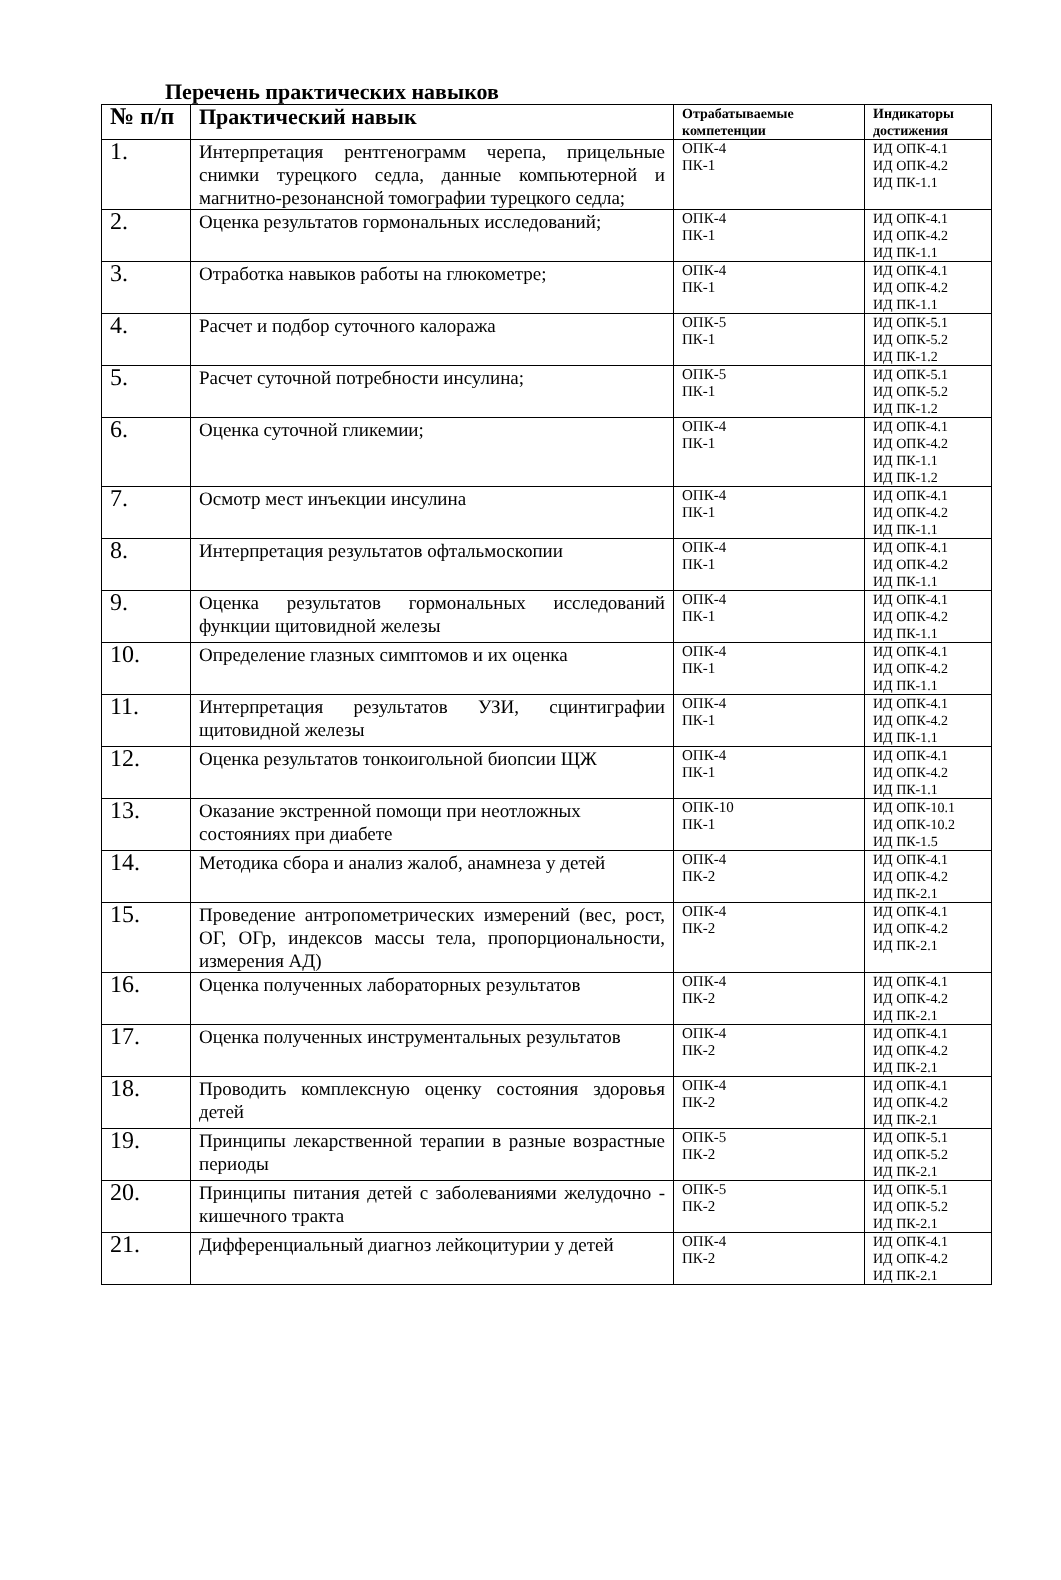Перечень практических навыков
| № п/п | Практический навык | Отрабатываемые компетенции | Индикаторы достижения |
| --- | --- | --- | --- |
| 1. | Интерпретация рентгенограмм черепа, прицельные снимки турецкого седла, данные компьютерной и магнитно-резонансной томографии турецкого седла; | ОПК-4 ПК-1 | ИД ОПК-4.1 ИД ОПК-4.2 ИД ПК-1.1 |
| 2. | Оценка результатов гормональных исследований; | ОПК-4 ПК-1 | ИД ОПК-4.1 ИД ОПК-4.2 ИД ПК-1.1 |
| 3. | Отработка навыков работы на глюкометре; | ОПК-4 ПК-1 | ИД ОПК-4.1 ИД ОПК-4.2 ИД ПК-1.1 |
| 4. | Расчет и подбор суточного калоража | ОПК-5 ПК-1 | ИД ОПК-5.1 ИД ОПК-5.2 ИД ПК-1.2 |
| 5. | Расчет суточной потребности инсулина; | ОПК-5 ПК-1 | ИД ОПК-5.1 ИД ОПК-5.2 ИД ПК-1.2 |
| 6. | Оценка суточной гликемии; | ОПК-4 ПК-1 | ИД ОПК-4.1 ИД ОПК-4.2 ИД ПК-1.1 ИД ПК-1.2 |
| 7. | Осмотр мест инъекции инсулина | ОПК-4 ПК-1 | ИД ОПК-4.1 ИД ОПК-4.2 ИД ПК-1.1 |
| 8. | Интерпретация результатов офтальмоскопии | ОПК-4 ПК-1 | ИД ОПК-4.1 ИД ОПК-4.2 ИД ПК-1.1 |
| 9. | Оценка результатов гормональных исследований функции щитовидной железы | ОПК-4 ПК-1 | ИД ОПК-4.1 ИД ОПК-4.2 ИД ПК-1.1 |
| 10. | Определение глазных симптомов и их оценка | ОПК-4 ПК-1 | ИД ОПК-4.1 ИД ОПК-4.2 ИД ПК-1.1 |
| 11. | Интерпретация результатов УЗИ, сцинтиграфии щитовидной железы | ОПК-4 ПК-1 | ИД ОПК-4.1 ИД ОПК-4.2 ИД ПК-1.1 |
| 12. | Оценка результатов тонкоигольной биопсии ЩЖ | ОПК-4 ПК-1 | ИД ОПК-4.1 ИД ОПК-4.2 ИД ПК-1.1 |
| 13. | Оказание экстренной помощи при неотложных состояниях при диабете | ОПК-10 ПК-1 | ИД ОПК-10.1 ИД ОПК-10.2 ИД ПК-1.5 |
| 14. | Методика сбора и анализ жалоб, анамнеза у детей | ОПК-4 ПК-2 | ИД ОПК-4.1 ИД ОПК-4.2 ИД ПК-2.1 |
| 15. | Проведение антропометрических измерений (вес, рост, ОГ, ОГр, индексов массы тела, пропорциональности, измерения АД) | ОПК-4 ПК-2 | ИД ОПК-4.1 ИД ОПК-4.2 ИД ПК-2.1 |
| 16. | Оценка полученных лабораторных результатов | ОПК-4 ПК-2 | ИД ОПК-4.1 ИД ОПК-4.2 ИД ПК-2.1 |
| 17. | Оценка полученных инструментальных результатов | ОПК-4 ПК-2 | ИД ОПК-4.1 ИД ОПК-4.2 ИД ПК-2.1 |
| 18. | Проводить комплексную оценку состояния здоровья детей | ОПК-4 ПК-2 | ИД ОПК-4.1 ИД ОПК-4.2 ИД ПК-2.1 |
| 19. | Принципы лекарственной терапии в разные возрастные периоды | ОПК-5 ПК-2 | ИД ОПК-5.1 ИД ОПК-5.2 ИД ПК-2.1 |
| 20. | Принципы питания детей с заболеваниями желудочно - кишечного тракта | ОПК-5 ПК-2 | ИД ОПК-5.1 ИД ОПК-5.2 ИД ПК-2.1 |
| 21. | Дифференциальный диагноз лейкоцитурии у детей | ОПК-4 ПК-2 | ИД ОПК-4.1 ИД ОПК-4.2 ИД ПК-2.1 |